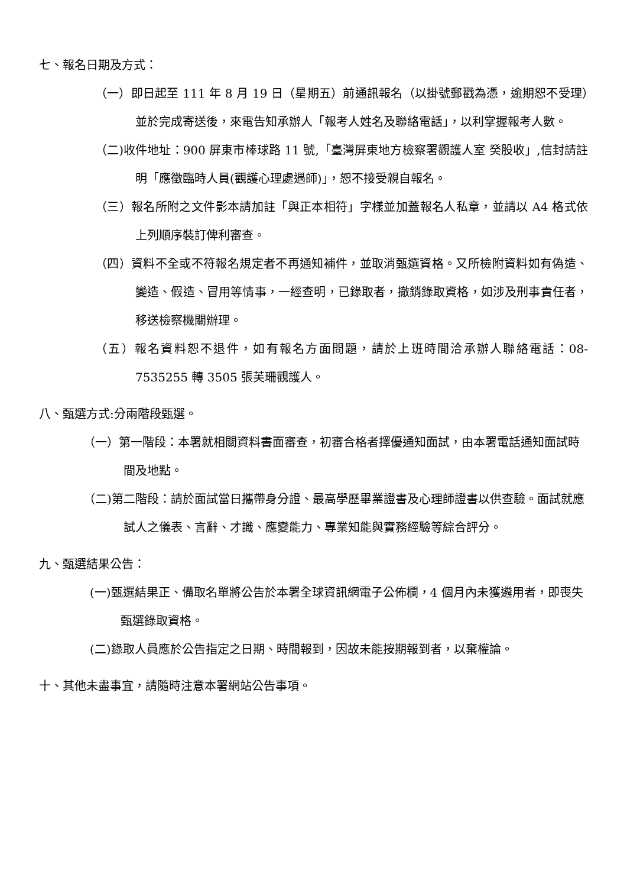七、報名日期及方式：
（一）即日起至 111 年 8 月 19 日（星期五）前通訊報名（以掛號郵戳為憑，逾期恕不受理）並於完成寄送後，來電告知承辦人「報考人姓名及聯絡電話」，以利掌握報考人數。
（二)收件地址：900 屏東市棒球路 11 號,「臺灣屏東地方檢察署觀護人室 癸股收」,信封請註明「應徵臨時人員(觀護心理處遇師)」，恕不接受親自報名。
（三）報名所附之文件影本請加註「與正本相符」字樣並加蓋報名人私章，並請以 A4 格式依上列順序裝訂俾利審查。
（四）資料不全或不符報名規定者不再通知補件，並取消甄選資格。又所檢附資料如有偽造、變造、假造、冒用等情事，一經查明，已錄取者，撤銷錄取資格，如涉及刑事責任者，移送檢察機關辦理。
（五）報名資料恕不退件，如有報名方面問題，請於上班時間洽承辦人聯絡電話：08-7535255 轉 3505 張芙珊觀護人。
八、甄選方式:分兩階段甄選。
（一）第一階段：本署就相關資料書面審查，初審合格者擇優通知面試，由本署電話通知面試時間及地點。
（二)第二階段：請於面試當日攜帶身分證、最高學歷畢業證書及心理師證書以供查驗。面試就應試人之儀表、言辭、才識、應變能力、專業知能與實務經驗等綜合評分。
九、甄選結果公告：
(一)甄選結果正、備取名單將公告於本署全球資訊網電子公佈欄，4 個月內未獲遴用者，即喪失甄選錄取資格。
(二)錄取人員應於公告指定之日期、時間報到，因故未能按期報到者，以棄權論。
十、其他未盡事宜，請隨時注意本署網站公告事項。